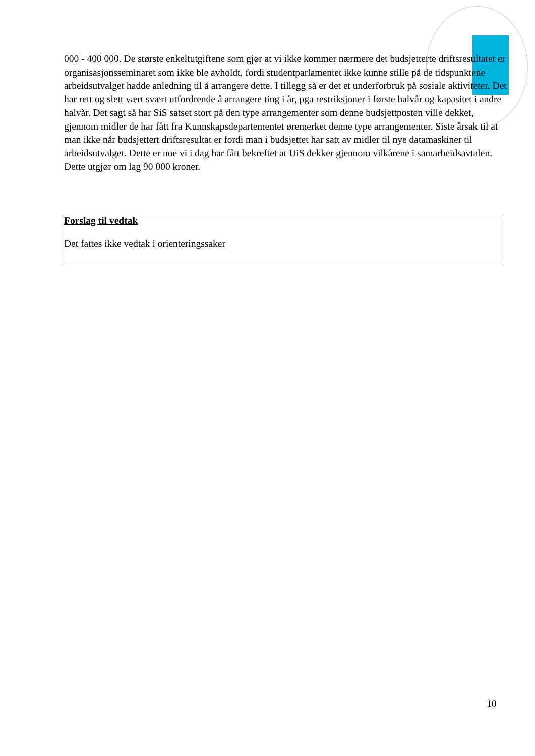000 - 400 000. De største enkeltutgiftene som gjør at vi ikke kommer nærmere det budsjetterte driftsresultatet er organisasjonsseminaret som ikke ble avholdt, fordi studentparlamentet ikke kunne stille på de tidspunktene arbeidsutvalget hadde anledning til å arrangere dette. I tillegg så er det et underforbruk på sosiale aktiviteter. Det har rett og slett vært svært utfordrende å arrangere ting i år, pga restriksjoner i første halvår og kapasitet i andre halvår. Det sagt så har SiS satset stort på den type arrangementer som denne budsjettposten ville dekket, gjennom midler de har fått fra Kunnskapsdepartementet øremerket denne type arrangementer. Siste årsak til at man ikke når budsjettert driftsresultat er fordi man i budsjettet har satt av midler til nye datamaskiner til arbeidsutvalget. Dette er noe vi i dag har fått bekreftet at UiS dekker gjennom vilkårene i samarbeidsavtalen. Dette utgjør om lag 90 000 kroner.
Forslag til vedtak
Det fattes ikke vedtak i orienteringssaker
10